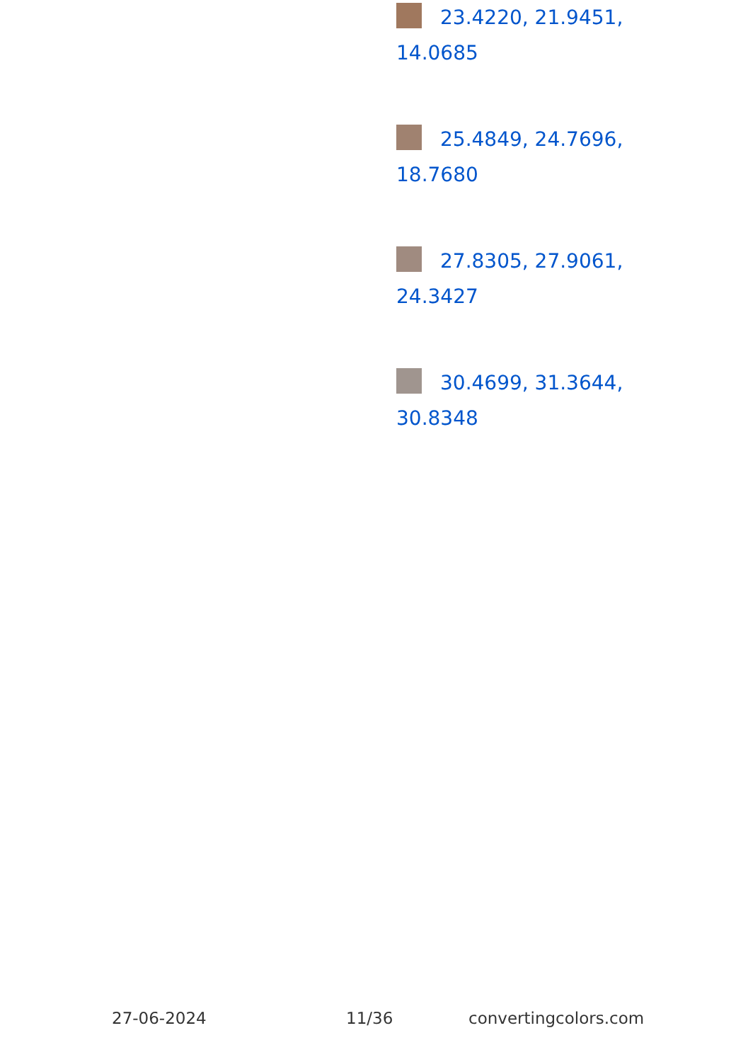23.4220, 21.9451, 14.0685
25.4849, 24.7696, 18.7680
27.8305, 27.9061, 24.3427
30.4699, 31.3644, 30.8348
27-06-2024 11/36 convertingcolors.com